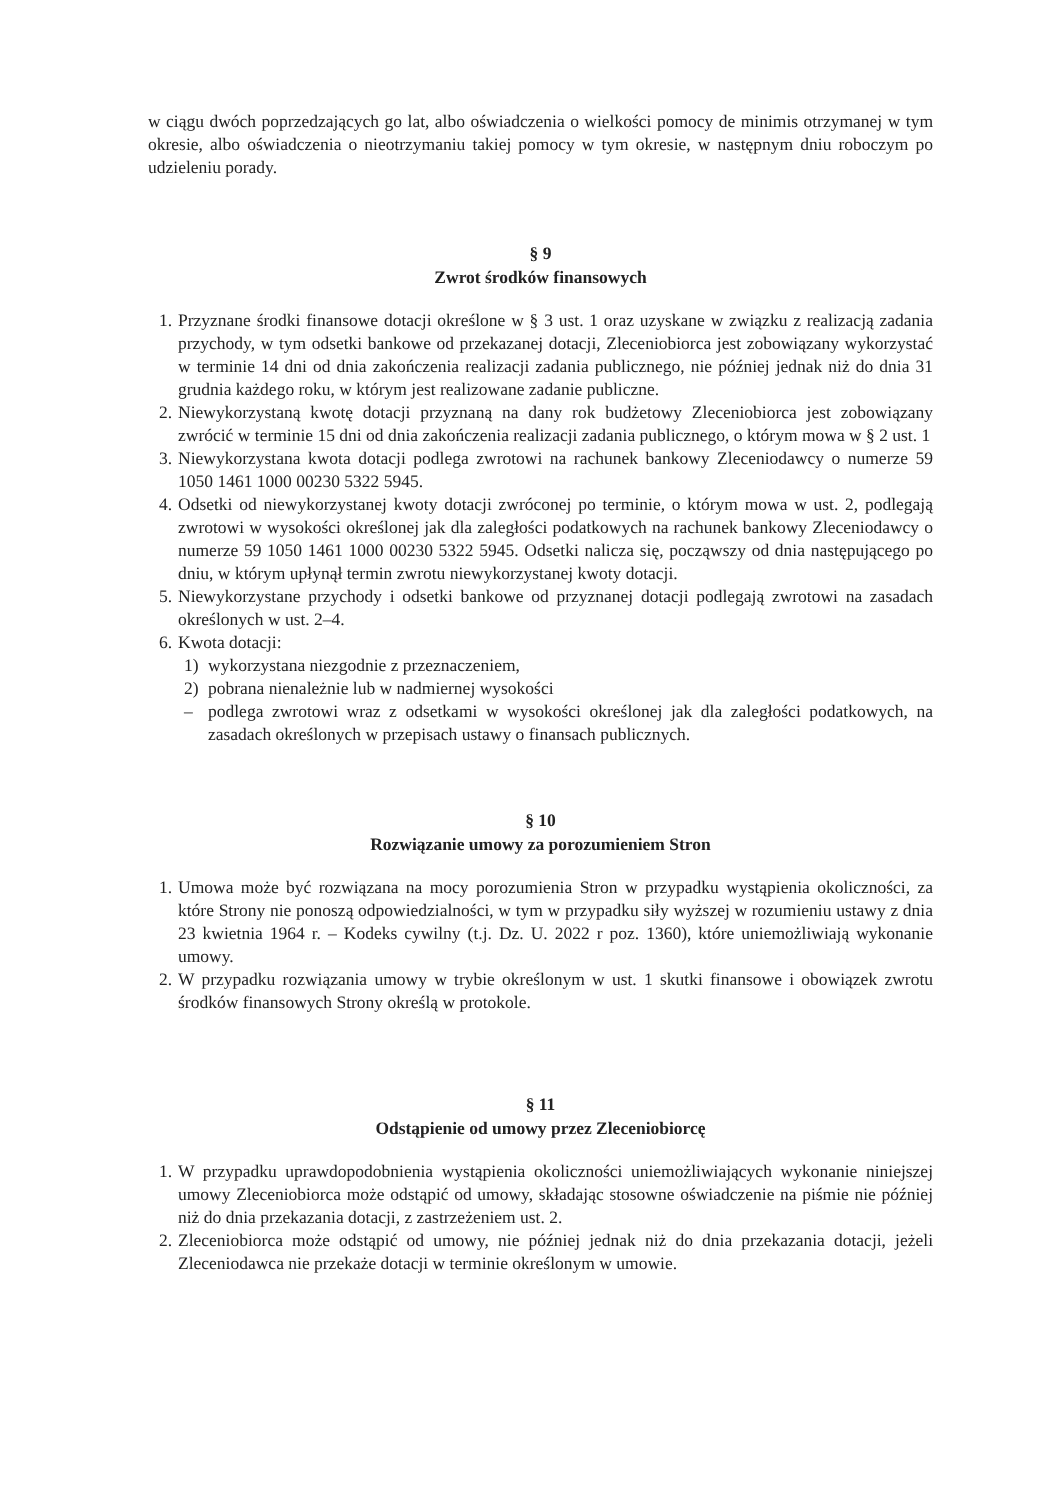w ciągu dwóch poprzedzających go lat, albo oświadczenia o wielkości pomocy de minimis otrzymanej w tym okresie, albo oświadczenia o nieotrzymaniu takiej pomocy w tym okresie, w następnym dniu roboczym po udzieleniu porady.
§ 9
Zwrot środków finansowych
1. Przyznane środki finansowe dotacji określone w § 3 ust. 1 oraz uzyskane w związku z realizacją zadania przychody, w tym odsetki bankowe od przekazanej dotacji, Zleceniobiorca jest zobowiązany wykorzystać w terminie 14 dni od dnia zakończenia realizacji zadania publicznego, nie później jednak niż do dnia 31 grudnia każdego roku, w którym jest realizowane zadanie publiczne.
2. Niewykorzystaną kwotę dotacji przyznaną na dany rok budżetowy Zleceniobiorca jest zobowiązany zwrócić w terminie 15 dni od dnia zakończenia realizacji zadania publicznego, o którym mowa w § 2 ust. 1
3. Niewykorzystana kwota dotacji podlega zwrotowi na rachunek bankowy Zleceniodawcy o numerze 59 1050 1461 1000 00230 5322 5945.
4. Odsetki od niewykorzystanej kwoty dotacji zwróconej po terminie, o którym mowa w ust. 2, podlegają zwrotowi w wysokości określonej jak dla zaległości podatkowych na rachunek bankowy Zleceniodawcy o numerze 59 1050 1461 1000 00230 5322 5945. Odsetki nalicza się, począwszy od dnia następującego po dniu, w którym upłynął termin zwrotu niewykorzystanej kwoty dotacji.
5. Niewykorzystane przychody i odsetki bankowe od przyznanej dotacji podlegają zwrotowi na zasadach określonych w ust. 2–4.
6. Kwota dotacji:
1) wykorzystana niezgodnie z przeznaczeniem,
2) pobrana nienależnie lub w nadmiernej wysokości
– podlega zwrotowi wraz z odsetkami w wysokości określonej jak dla zaległości podatkowych, na zasadach określonych w przepisach ustawy o finansach publicznych.
§ 10
Rozwiązanie umowy za porozumieniem Stron
1. Umowa może być rozwiązana na mocy porozumienia Stron w przypadku wystąpienia okoliczności, za które Strony nie ponoszą odpowiedzialności, w tym w przypadku siły wyższej w rozumieniu ustawy z dnia 23 kwietnia 1964 r. – Kodeks cywilny (t.j. Dz. U. 2022 r poz. 1360), które uniemożliwiają wykonanie umowy.
2. W przypadku rozwiązania umowy w trybie określonym w ust. 1 skutki finansowe i obowiązek zwrotu środków finansowych Strony określą w protokole.
§ 11
Odstąpienie od umowy przez Zleceniobiorcę
1. W przypadku uprawdopodobnienia wystąpienia okoliczności uniemożliwiających wykonanie niniejszej umowy Zleceniobiorca może odstąpić od umowy, składając stosowne oświadczenie na piśmie nie później niż do dnia przekazania dotacji, z zastrzeżeniem ust. 2.
2. Zleceniobiorca może odstąpić od umowy, nie później jednak niż do dnia przekazania dotacji, jeżeli Zleceniodawca nie przekaże dotacji w terminie określonym w umowie.